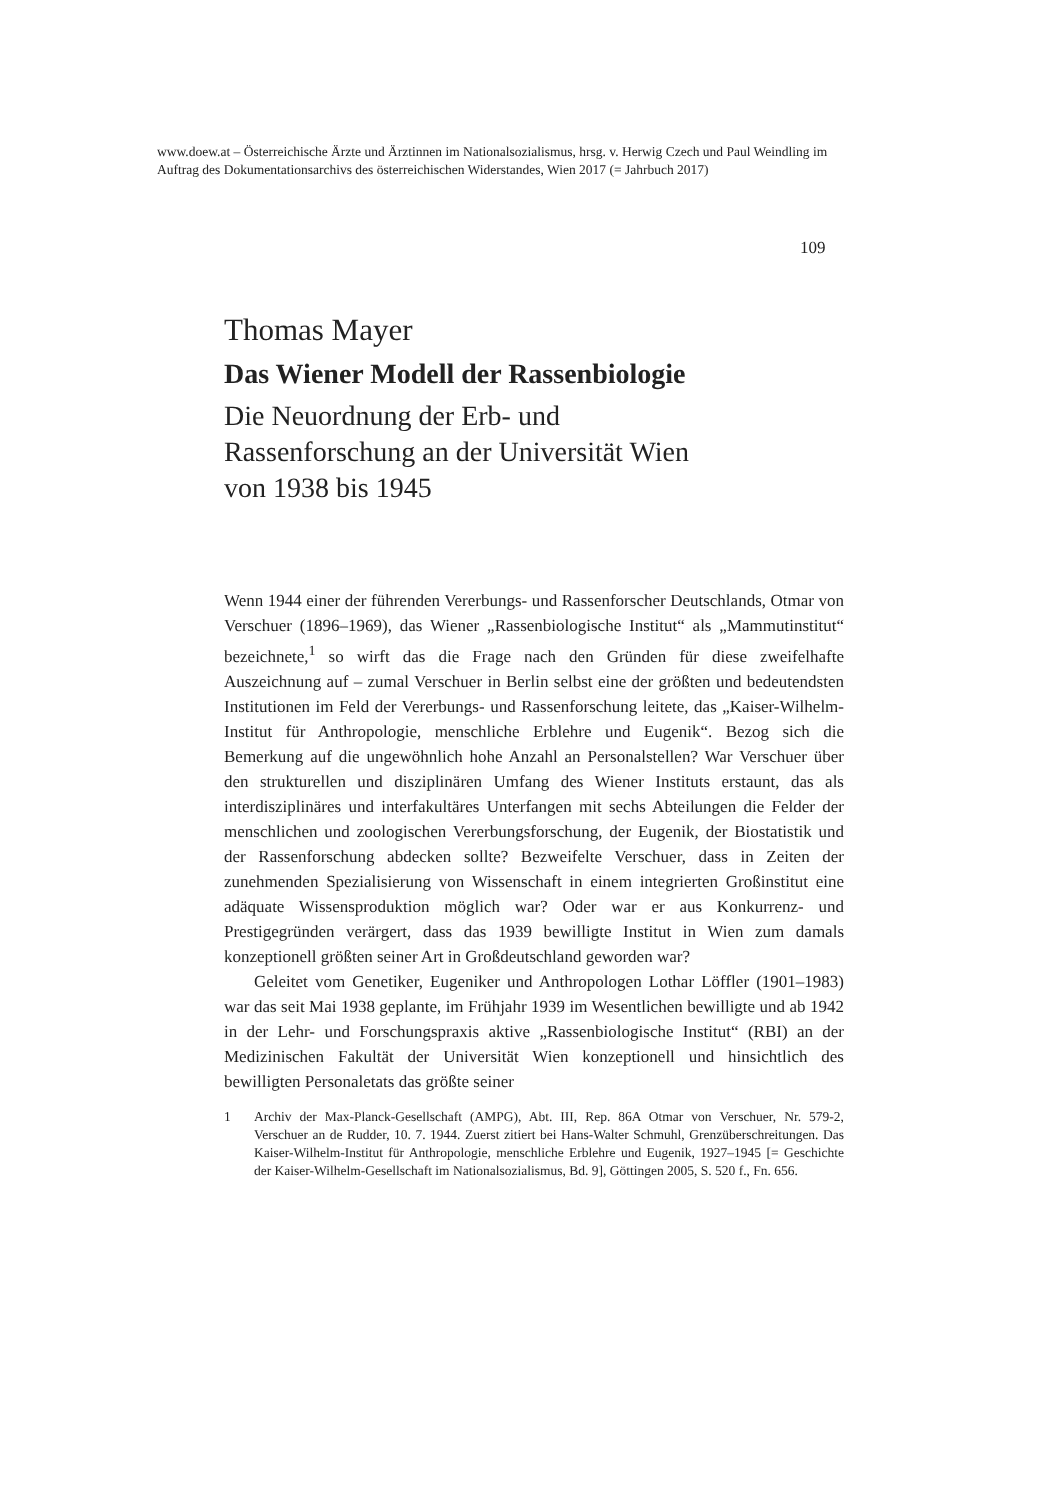www.doew.at – Österreichische Ärzte und Ärztinnen im Nationalsozialismus, hrsg. v. Herwig Czech und Paul Weindling im Auftrag des Dokumentationsarchivs des österreichischen Widerstandes, Wien 2017 (= Jahrbuch 2017)
109
Thomas Mayer
Das Wiener Modell der Rassenbiologie
Die Neuordnung der Erb- und
Rassenforschung an der Universität Wien
von 1938 bis 1945
Wenn 1944 einer der führenden Vererbungs- und Rassenforscher Deutschlands, Otmar von Verschuer (1896–1969), das Wiener „Rassenbiologische Institut“ als „Mammutinstitut“ bezeichnete,<sup>1</sup> so wirft das die Frage nach den Gründen für diese zweifelhafte Auszeichnung auf – zumal Verschuer in Berlin selbst eine der größten und bedeutendsten Institutionen im Feld der Vererbungs- und Rassenforschung leitete, das „Kaiser-Wilhelm-Institut für Anthropologie, menschliche Erblehre und Eugenik“. Bezog sich die Bemerkung auf die ungewöhnlich hohe Anzahl an Personalstellen? War Verschuer über den strukturellen und disziplinären Umfang des Wiener Instituts erstaunt, das als interdisziplinäres und interfakultäres Unterfangen mit sechs Abteilungen die Felder der menschlichen und zoologischen Vererbungsforschung, der Eugenik, der Biostatistik und der Rassenforschung abdecken sollte? Bezweifelte Verschuer, dass in Zeiten der zunehmenden Spezialisierung von Wissenschaft in einem integrierten Großinstitut eine adäquate Wissensproduktion möglich war? Oder war er aus Konkurrenz- und Prestigegründen verärgert, dass das 1939 bewilligte Institut in Wien zum damals konzeptionell größten seiner Art in Großdeutschland geworden war?
Geleitet vom Genetiker, Eugeniker und Anthropologen Lothar Löffler (1901–1983) war das seit Mai 1938 geplante, im Frühjahr 1939 im Wesentlichen bewilligte und ab 1942 in der Lehr- und Forschungspraxis aktive „Rassenbiologische Institut“ (RBI) an der Medizinischen Fakultät der Universität Wien konzeptionell und hinsichtlich des bewilligten Personaletats das größte seiner
1 Archiv der Max-Planck-Gesellschaft (AMPG), Abt. III, Rep. 86A Otmar von Verschuer, Nr. 579-2, Verschuer an de Rudder, 10. 7. 1944. Zuerst zitiert bei Hans-Walter Schmuhl, Grenzüberschreitungen. Das Kaiser-Wilhelm-Institut für Anthropologie, menschliche Erblehre und Eugenik, 1927–1945 [= Geschichte der Kaiser-Wilhelm-Gesellschaft im Nationalsozialismus, Bd. 9], Göttingen 2005, S. 520 f., Fn. 656.